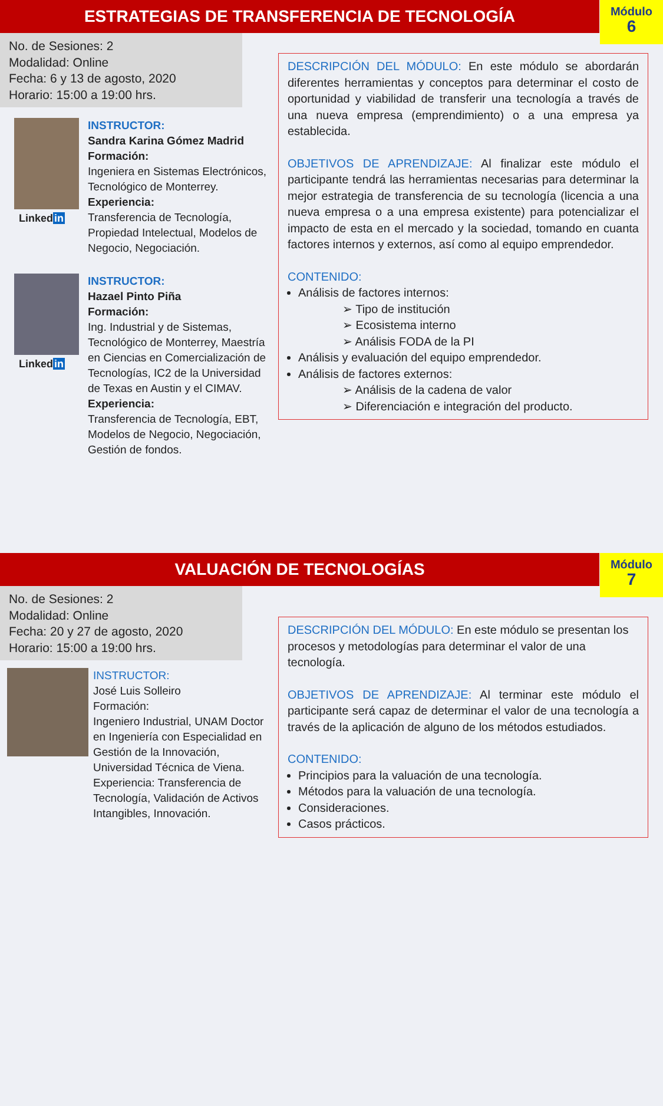ESTRATEGIAS DE TRANSFERENCIA DE TECNOLOGÍA
Módulo
6
No. de Sesiones: 2
Modalidad: Online
Fecha: 6 y 13 de agosto, 2020
Horario: 15:00 a 19:00 hrs.
Linkedin
INSTRUCTOR:
Sandra Karina Gómez Madrid
Formación:
Ingeniera en Sistemas Electrónicos, Tecnológico de Monterrey.
Experiencia:
Transferencia de Tecnología, Propiedad Intelectual, Modelos de Negocio, Negociación.
Linkedin
INSTRUCTOR:
Hazael Pinto Piña
Formación:
Ing. Industrial y de Sistemas, Tecnológico de Monterrey, Maestría en Ciencias en Comercialización de Tecnologías, IC2 de la Universidad de Texas en Austin y el CIMAV.
Experiencia:
Transferencia de Tecnología, EBT, Modelos de Negocio, Negociación, Gestión de fondos.
DESCRIPCIÓN DEL MÓDULO: En este módulo se abordarán diferentes herramientas y conceptos para determinar el costo de oportunidad y viabilidad de transferir una tecnología a través de una nueva empresa (emprendimiento) o a una empresa ya establecida.
OBJETIVOS DE APRENDIZAJE: Al finalizar este módulo el participante tendrá las herramientas necesarias para determinar la mejor estrategia de transferencia de su tecnología (licencia a una nueva empresa o a una empresa existente) para potencializar el impacto de esta en el mercado y la sociedad, tomando en cuanta factores internos y externos, así como al equipo emprendedor.
CONTENIDO:
Análisis de factores internos:
➢ Tipo de institución
➢ Ecosistema interno
➢ Análisis FODA de la PI
Análisis y evaluación del equipo emprendedor.
Análisis de factores externos:
➢ Análisis de la cadena de valor
➢ Diferenciación e integración del producto.
VALUACIÓN DE TECNOLOGÍAS
Módulo
7
No. de Sesiones: 2
Modalidad: Online
Fecha: 20 y 27 de agosto, 2020
Horario: 15:00 a 19:00 hrs.
INSTRUCTOR:
José Luis Solleiro
Formación:
Ingeniero Industrial, UNAM Doctor en Ingeniería con Especialidad en Gestión de la Innovación, Universidad Técnica de Viena.
Experiencia: Transferencia de Tecnología, Validación de Activos Intangibles, Innovación.
DESCRIPCIÓN DEL MÓDULO: En este módulo se presentan los procesos y metodologías para determinar el valor de una tecnología.
OBJETIVOS DE APRENDIZAJE: Al terminar este módulo el participante será capaz de determinar el valor de una tecnología a través de la aplicación de alguno de los métodos estudiados.
CONTENIDO:
Principios para la valuación de una tecnología.
Métodos para la valuación de una tecnología.
Consideraciones.
Casos prácticos.